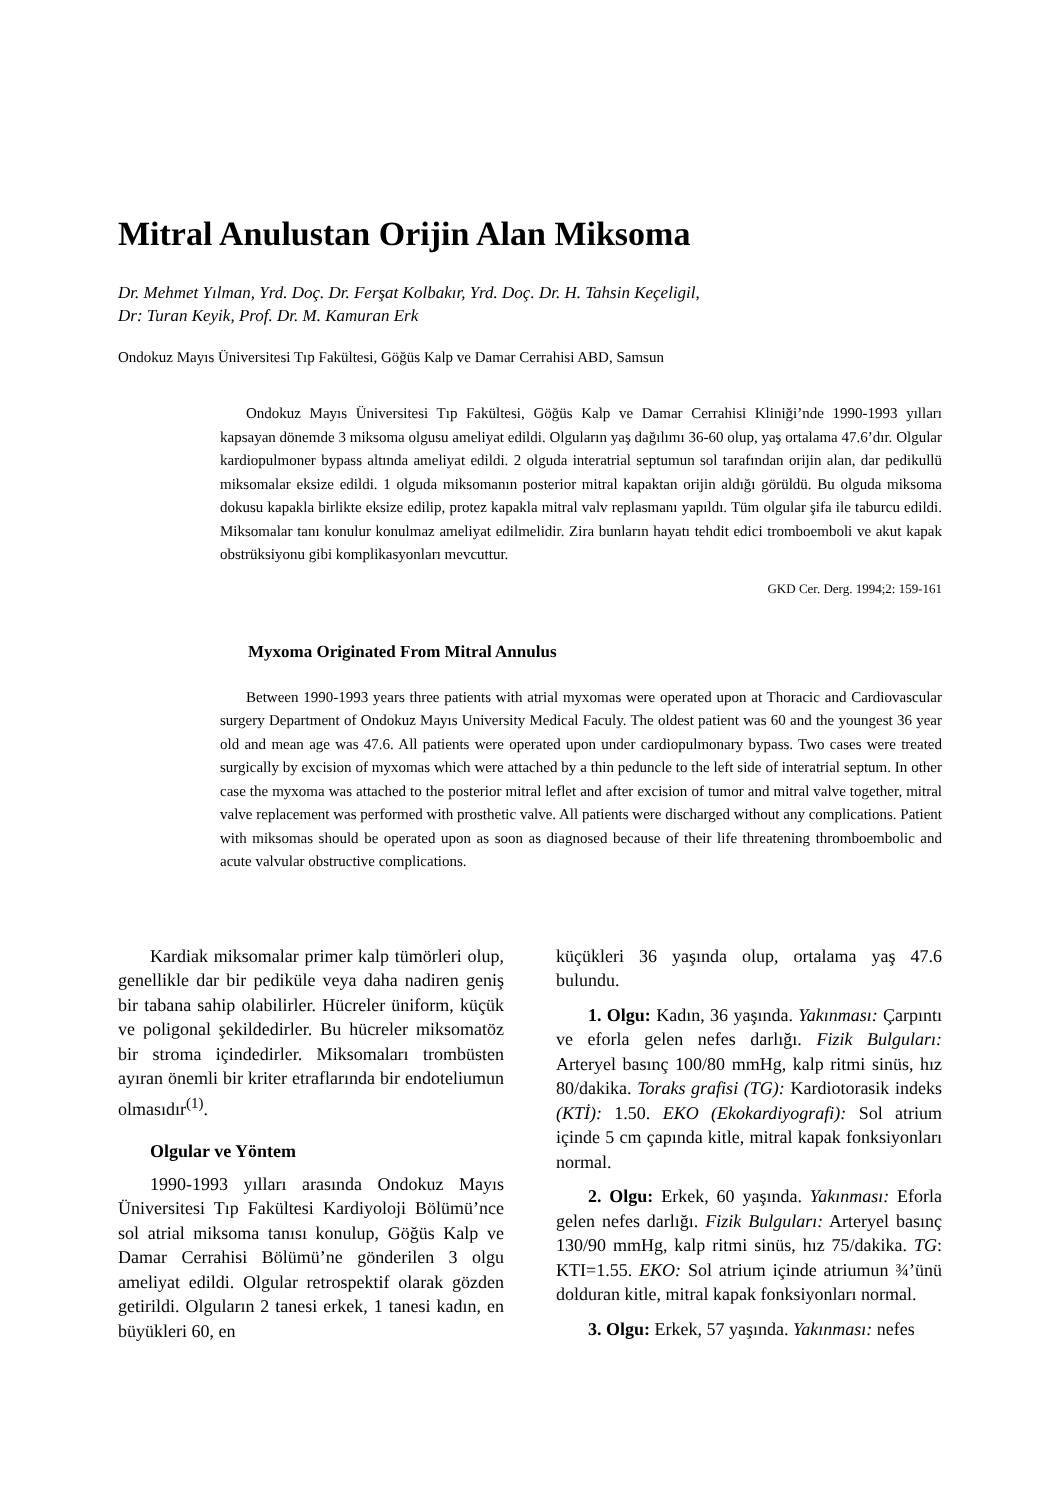Mitral Anulustan Orijin Alan Miksoma
Dr. Mehmet Yılman, Yrd. Doç. Dr. Ferşat Kolbakır, Yrd. Doç. Dr. H. Tahsin Keçeligil,
Dr: Turan Keyik, Prof. Dr. M. Kamuran Erk
Ondokuz Mayıs Üniversitesi Tıp Fakültesi, Göğüs Kalp ve Damar Cerrahisi ABD, Samsun
Ondokuz Mayıs Üniversitesi Tıp Fakültesi, Göğüs Kalp ve Damar Cerrahisi Kliniği’nde 1990-1993 yılları kapsayan dönemde 3 miksoma olgusu ameliyat edildi. Olguların yaş dağılımı 36-60 olup, yaş ortalama 47.6’dır. Olgular kardiopulmoner bypass altında ameliyat edildi. 2 olguda interatrial septumun sol tarafından orijin alan, dar pedikullü miksomalar eksize edildi. 1 olguda miksomanın posterior mitral kapaktan orijin aldığı görüldü. Bu olguda miksoma dokusu kapakla birlikte eksize edilip, protez kapakla mitral valv replasmanı yapıldı. Tüm olgular şifa ile taburcu edildi. Miksomalar tanı konulur konulmaz ameliyat edilmelidir. Zira bunların hayatı tehdit edici tromboemboli ve akut kapak obstrüksiyonu gibi komplikasyonları mevcuttur.
GKD Cer. Derg. 1994;2: 159-161
Myxoma Originated From Mitral Annulus
Between 1990-1993 years three patients with atrial myxomas were operated upon at Thoracic and Cardiovascular surgery Department of Ondokuz Mayıs University Medical Faculy. The oldest patient was 60 and the youngest 36 year old and mean age was 47.6. All patients were operated upon under cardiopulmonary bypass. Two cases were treated surgically by excision of myxomas which were attached by a thin peduncle to the left side of interatrial septum. In other case the myxoma was attached to the posterior mitral leflet and after excision of tumor and mitral valve together, mitral valve replacement was performed with prosthetic valve. All patients were discharged without any complications. Patient with miksomas should be operated upon as soon as diagnosed because of their life threatening thromboembolic and acute valvular obstructive complications.
Kardiak miksomalar primer kalp tümörleri olup, genellikle dar bir pediküle veya daha nadiren geniş bir tabana sahip olabilirler. Hücreler üniform, küçük ve poligonal şekildedirler. Bu hücreler miksomatöz bir stroma içindedirler. Miksomaları trombüsten ayıran önemli bir kriter etraflarında bir endoteliumun olmasıdır<sup>(1)</sup>.
Olgular ve Yöntem
1990-1993 yılları arasında Ondokuz Mayıs Üniversitesi Tıp Fakültesi Kardiyoloji Bölümü’nce sol atrial miksoma tanısı konulup, Göğüs Kalp ve Damar Cerrahisi Bölümü’ne gönderilen 3 olgu ameliyat edildi. Olgular retrospektif olarak gözden getirildi. Olguların 2 tanesi erkek, 1 tanesi kadın, en büyükleri 60, en
küçükleri 36 yaşında olup, ortalama yaş 47.6 bulundu.
1. Olgu: Kadın, 36 yaşında. Yakınması: Çarpıntı ve eforla gelen nefes darlığı. Fizik Bulguları: Arteryel basınç 100/80 mmHg, kalp ritmi sinüs, hız 80/dakika. Toraks grafisi (TG): Kardiotorasik indeks (KTİ): 1.50. EKO (Ekokardiyografi): Sol atrium içinde 5 cm çapında kitle, mitral kapak fonksiyonları normal.
2. Olgu: Erkek, 60 yaşında. Yakınması: Eforla gelen nefes darlığı. Fizik Bulguları: Arteryel basınç 130/90 mmHg, kalp ritmi sinüs, hız 75/dakika. TG: KTI=1.55. EKO: Sol atrium içinde atriumun ¾’ünü dolduran kitle, mitral kapak fonksiyonları normal.
3. Olgu: Erkek, 57 yaşında. Yakınması: nefes